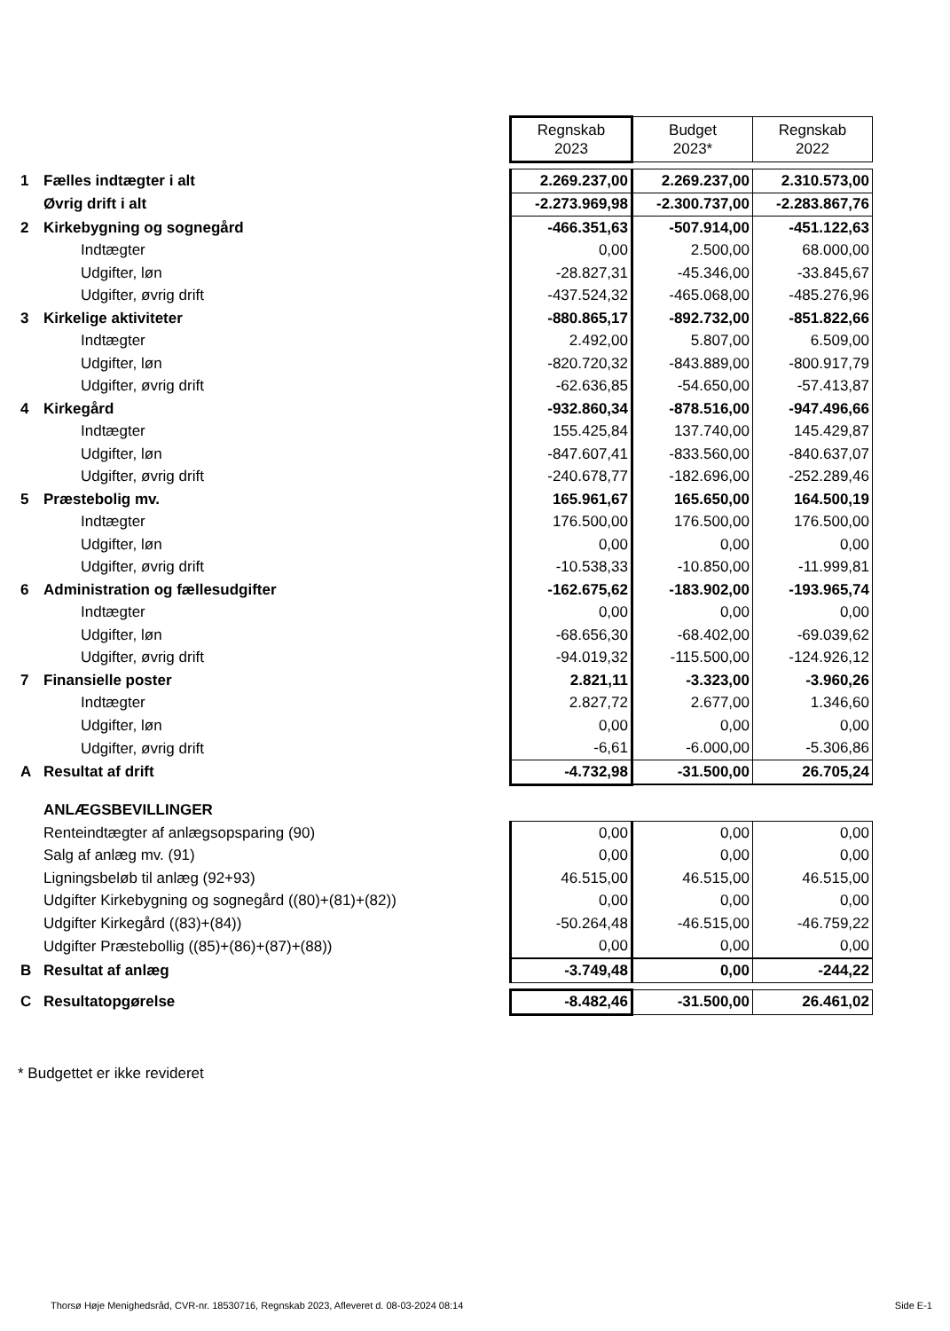| | | Regnskab 2023 | Budget 2023* | Regnskab 2022 |
| 1 | Fælles indtægter i alt | 2.269.237,00 | 2.269.237,00 | 2.310.573,00 |
| | Øvrig drift i alt | -2.273.969,98 | -2.300.737,00 | -2.283.867,76 |
| 2 | Kirkebygning og sognegård | -466.351,63 | -507.914,00 | -451.122,63 |
| | Indtægter | 0,00 | 2.500,00 | 68.000,00 |
| | Udgifter, løn | -28.827,31 | -45.346,00 | -33.845,67 |
| | Udgifter, øvrig drift | -437.524,32 | -465.068,00 | -485.276,96 |
| 3 | Kirkelige aktiviteter | -880.865,17 | -892.732,00 | -851.822,66 |
| | Indtægter | 2.492,00 | 5.807,00 | 6.509,00 |
| | Udgifter, løn | -820.720,32 | -843.889,00 | -800.917,79 |
| | Udgifter, øvrig drift | -62.636,85 | -54.650,00 | -57.413,87 |
| 4 | Kirkegård | -932.860,34 | -878.516,00 | -947.496,66 |
| | Indtægter | 155.425,84 | 137.740,00 | 145.429,87 |
| | Udgifter, løn | -847.607,41 | -833.560,00 | -840.637,07 |
| | Udgifter, øvrig drift | -240.678,77 | -182.696,00 | -252.289,46 |
| 5 | Præstebolig mv. | 165.961,67 | 165.650,00 | 164.500,19 |
| | Indtægter | 176.500,00 | 176.500,00 | 176.500,00 |
| | Udgifter, løn | 0,00 | 0,00 | 0,00 |
| | Udgifter, øvrig drift | -10.538,33 | -10.850,00 | -11.999,81 |
| 6 | Administration og fællesudgifter | -162.675,62 | -183.902,00 | -193.965,74 |
| | Indtægter | 0,00 | 0,00 | 0,00 |
| | Udgifter, løn | -68.656,30 | -68.402,00 | -69.039,62 |
| | Udgifter, øvrig drift | -94.019,32 | -115.500,00 | -124.926,12 |
| 7 | Finansielle poster | 2.821,11 | -3.323,00 | -3.960,26 |
| | Indtægter | 2.827,72 | 2.677,00 | 1.346,60 |
| | Udgifter, løn | 0,00 | 0,00 | 0,00 |
| | Udgifter, øvrig drift | -6,61 | -6.000,00 | -5.306,86 |
| A | Resultat af drift | -4.732,98 | -31.500,00 | 26.705,24 |
| | ANLÆGSBEVILLINGER | | | |
| | Renteindtægter af anlægsopsparing (90) | 0,00 | 0,00 | 0,00 |
| | Salg af anlæg mv. (91) | 0,00 | 0,00 | 0,00 |
| | Ligningsbeløb til anlæg (92+93) | 46.515,00 | 46.515,00 | 46.515,00 |
| | Udgifter Kirkebygning og sognegård ((80)+(81)+(82)) | 0,00 | 0,00 | 0,00 |
| | Udgifter Kirkegård ((83)+(84)) | -50.264,48 | -46.515,00 | -46.759,22 |
| | Udgifter Præstebollig ((85)+(86)+(87)+(88)) | 0,00 | 0,00 | 0,00 |
| B | Resultat af anlæg | -3.749,48 | 0,00 | -244,22 |
| C | Resultatopgørelse | -8.482,46 | -31.500,00 | 26.461,02 |
* Budgettet er ikke revideret
Thorsø Høje Menighedsråd, CVR-nr. 18530716, Regnskab 2023, Afleveret d. 08-03-2024 08:14
Side E-1